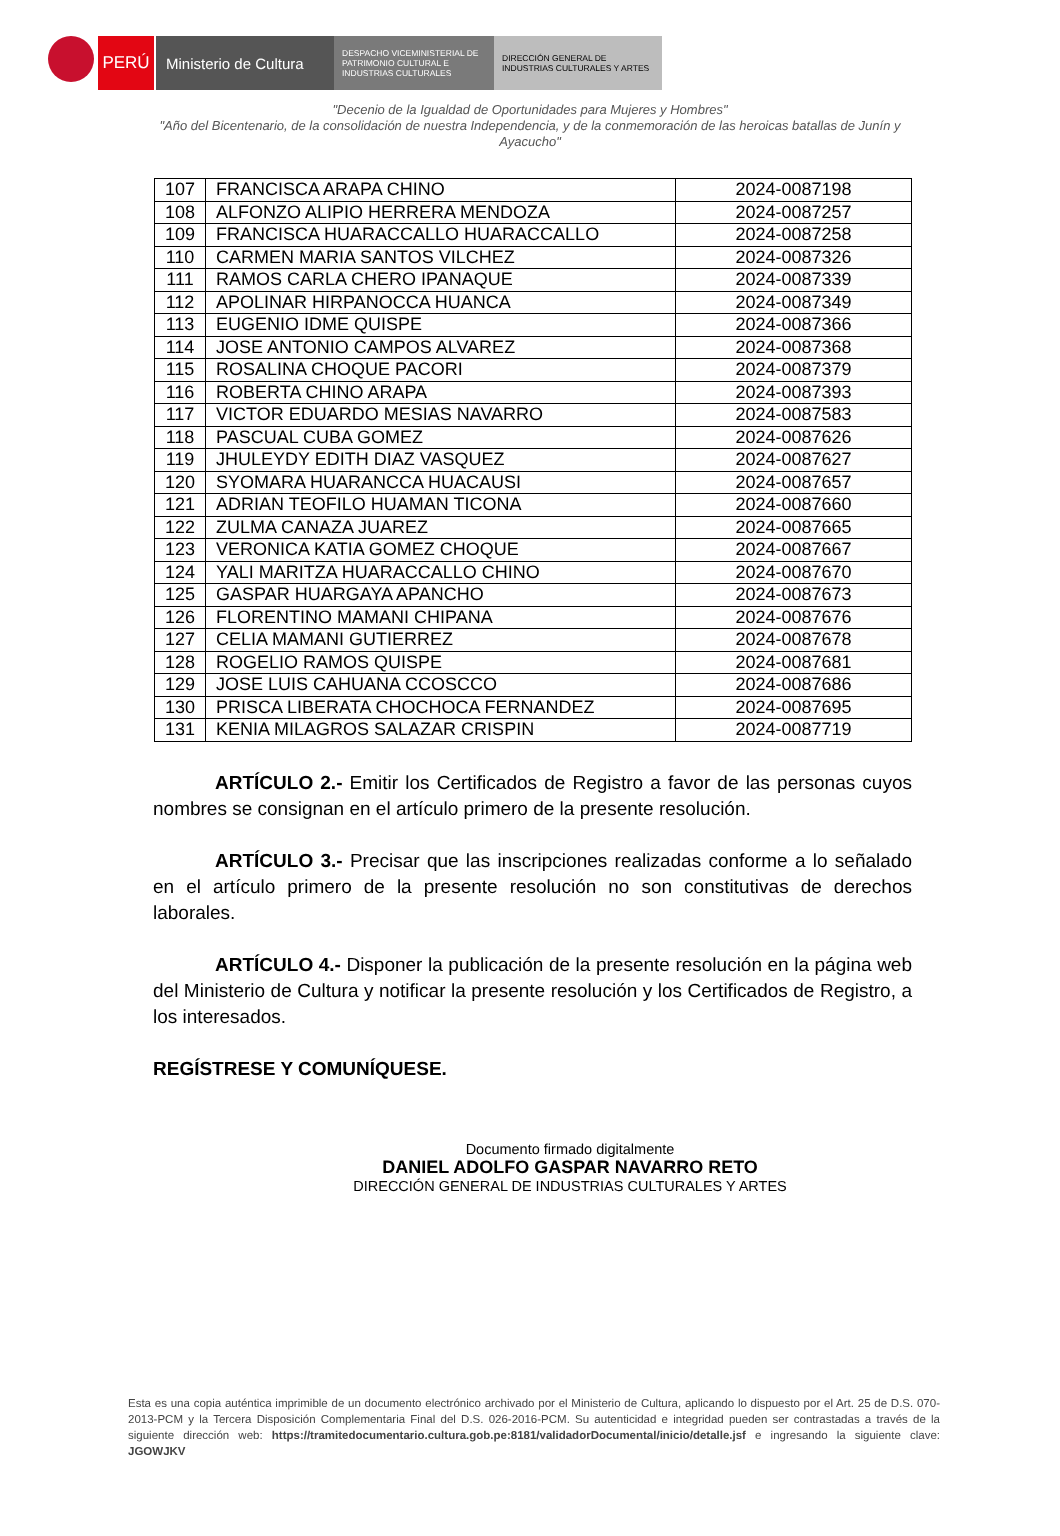PERÚ Ministerio de Cultura
DESPACHO VICEMINISTERIAL DE PATRIMONIO CULTURAL E INDUSTRIAS CULTURALES
DIRECCIÓN GENERAL DE INDUSTRIAS CULTURALES Y ARTES
"Decenio de la Igualdad de Oportunidades para Mujeres y Hombres"
"Año del Bicentenario, de la consolidación de nuestra Independencia, y de la conmemoración de las heroicas batallas de Junín y Ayacucho"
| 107 | FRANCISCA ARAPA CHINO | 2024-0087198 |
| 108 | ALFONZO ALIPIO HERRERA MENDOZA | 2024-0087257 |
| 109 | FRANCISCA HUARACCALLO HUARACCALLO | 2024-0087258 |
| 110 | CARMEN MARIA SANTOS VILCHEZ | 2024-0087326 |
| 111 | RAMOS CARLA CHERO IPANAQUE | 2024-0087339 |
| 112 | APOLINAR HIRPANOCCA HUANCA | 2024-0087349 |
| 113 | EUGENIO IDME QUISPE | 2024-0087366 |
| 114 | JOSE ANTONIO CAMPOS ALVAREZ | 2024-0087368 |
| 115 | ROSALINA CHOQUE PACORI | 2024-0087379 |
| 116 | ROBERTA CHINO ARAPA | 2024-0087393 |
| 117 | VICTOR EDUARDO MESIAS NAVARRO | 2024-0087583 |
| 118 | PASCUAL CUBA GOMEZ | 2024-0087626 |
| 119 | JHULEYDY EDITH DIAZ VASQUEZ | 2024-0087627 |
| 120 | SYOMARA HUARANCCA HUACAUSI | 2024-0087657 |
| 121 | ADRIAN TEOFILO HUAMAN TICONA | 2024-0087660 |
| 122 | ZULMA CANAZA JUAREZ | 2024-0087665 |
| 123 | VERONICA KATIA GOMEZ CHOQUE | 2024-0087667 |
| 124 | YALI MARITZA HUARACCALLO CHINO | 2024-0087670 |
| 125 | GASPAR HUARGAYA APANCHO | 2024-0087673 |
| 126 | FLORENTINO MAMANI CHIPANA | 2024-0087676 |
| 127 | CELIA MAMANI GUTIERREZ | 2024-0087678 |
| 128 | ROGELIO RAMOS QUISPE | 2024-0087681 |
| 129 | JOSE LUIS CAHUANA CCOSCCO | 2024-0087686 |
| 130 | PRISCA LIBERATA CHOCHOCA FERNANDEZ | 2024-0087695 |
| 131 | KENIA MILAGROS SALAZAR CRISPIN | 2024-0087719 |
ARTÍCULO 2.- Emitir los Certificados de Registro a favor de las personas cuyos nombres se consignan en el artículo primero de la presente resolución.
ARTÍCULO 3.- Precisar que las inscripciones realizadas conforme a lo señalado en el artículo primero de la presente resolución no son constitutivas de derechos laborales.
ARTÍCULO 4.- Disponer la publicación de la presente resolución en la página web del Ministerio de Cultura y notificar la presente resolución y los Certificados de Registro, a los interesados.
REGÍSTRESE Y COMUNÍQUESE.
Documento firmado digitalmente
DANIEL ADOLFO GASPAR NAVARRO RETO
DIRECCIÓN GENERAL DE INDUSTRIAS CULTURALES Y ARTES
Esta es una copia auténtica imprimible de un documento electrónico archivado por el Ministerio de Cultura, aplicando lo dispuesto por el Art. 25 de D.S. 070-2013-PCM y la Tercera Disposición Complementaria Final del D.S. 026-2016-PCM. Su autenticidad e integridad pueden ser contrastadas a través de la siguiente dirección web: https://tramitedocumentario.cultura.gob.pe:8181/validadorDocumental/inicio/detalle.jsf e ingresando la siguiente clave: JGOWJKV